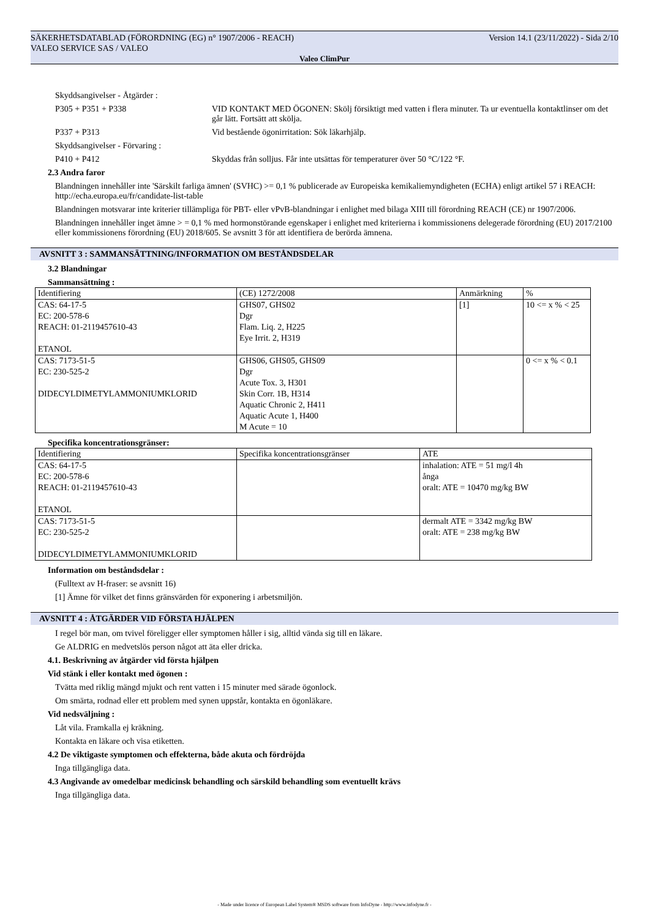Version 14.1 (23/11/2022) - Sida 2/10 SÄKERHETSDATABLAD (FÖRORDNING (EG) n° 1907/2006 - REACH)
VALEO SERVICE SAS / VALEO
Valeo ClimPur
Skyddsangivelser - Åtgärder :
P305 + P351 + P338 VID KONTAKT MED ÖGONEN: Skölj försiktigt med vatten i flera minuter. Ta ur eventuella kontaktlinser om det går lätt. Fortsätt att skölja.
P337 + P313 Vid bestående ögonirritation: Sök läkarhjälp.
Skyddsangivelser - Förvaring :
P410 + P412 Skyddas från solljus. Får inte utsättas för temperaturer över 50 °C/122 °F.
2.3 Andra faror
Blandningen innehåller inte 'Särskilt farliga ämnen' (SVHC) >= 0,1 % publicerade av Europeiska kemikaliemyndigheten (ECHA) enligt artikel 57 i REACH: http://echa.europa.eu/fr/candidate-list-table
Blandningen motsvarar inte kriterier tillämpliga för PBT- eller vPvB-blandningar i enlighet med bilaga XIII till förordning REACH (CE) nr 1907/2006.
Blandningen innehåller inget ämne > = 0,1 % med hormonstörande egenskaper i enlighet med kriterierna i kommissionens delegerade förordning (EU) 2017/2100 eller kommissionens förordning (EU) 2018/605. Se avsnitt 3 för att identifiera de berörda ämnena.
AVSNITT 3 : SAMMANSÄTTNING/INFORMATION OM BESTÅNDSDELAR
3.2 Blandningar
Sammansättning :
| Identifiering | (CE) 1272/2008 | Anmärkning | % |
| CAS: 64-17-5 EC: 200-578-6 REACH: 01-2119457610-43 ETANOL | GHS07, GHS02 Dgr Flam. Liq. 2, H225 Eye Irrit. 2, H319 | [1] | 10 <= x % < 25 |
| CAS: 7173-51-5 EC: 230-525-2 DIDECYLDIMETYLAMMONIUMKLORID | GHS06, GHS05, GHS09 Dgr Acute Tox. 3, H301 Skin Corr. 1B, H314 Aquatic Chronic 2, H411 Aquatic Acute 1, H400 M Acute = 10 | | 0 <= x % < 0.1 |
Specifika koncentrationsgränser:
| Identifiering | Specifika koncentrationsgränser | ATE |
| CAS: 64-17-5 EC: 200-578-6 REACH: 01-2119457610-43 ETANOL | | inhalation: ATE = 51 mg/l 4h ånga oralt: ATE = 10470 mg/kg BW |
| CAS: 7173-51-5 EC: 230-525-2 DIDECYLDIMETYLAMMONIUMKLORID | | dermalt ATE = 3342 mg/kg BW oralt: ATE = 238 mg/kg BW |
Information om beståndsdelar :
(Fulltext av H-fraser: se avsnitt 16)
[1] Ämne för vilket det finns gränsvärden för exponering i arbetsmiljön.
AVSNITT 4 : ÅTGÄRDER VID FÖRSTA HJÄLPEN
I regel bör man, om tvivel föreligger eller symptomen håller i sig, alltid vända sig till en läkare.
Ge ALDRIG en medvetslös person något att äta eller dricka.
4.1. Beskrivning av åtgärder vid första hjälpen
Vid stänk i eller kontakt med ögonen :
Tvätta med riklig mängd mjukt och rent vatten i 15 minuter med särade ögonlock.
Om smärta, rodnad eller ett problem med synen uppstår, kontakta en ögonläkare.
Vid nedsväljning :
Låt vila. Framkalla ej kräkning.
Kontakta en läkare och visa etiketten.
4.2 De viktigaste symptomen och effekterna, både akuta och fördröjda
Inga tillgängliga data.
4.3 Angivande av omedelbar medicinsk behandling och särskild behandling som eventuellt krävs
Inga tillgängliga data.
- Made under licence of European Label System® MSDS software from InfoDyne - http://www.infodyne.fr -